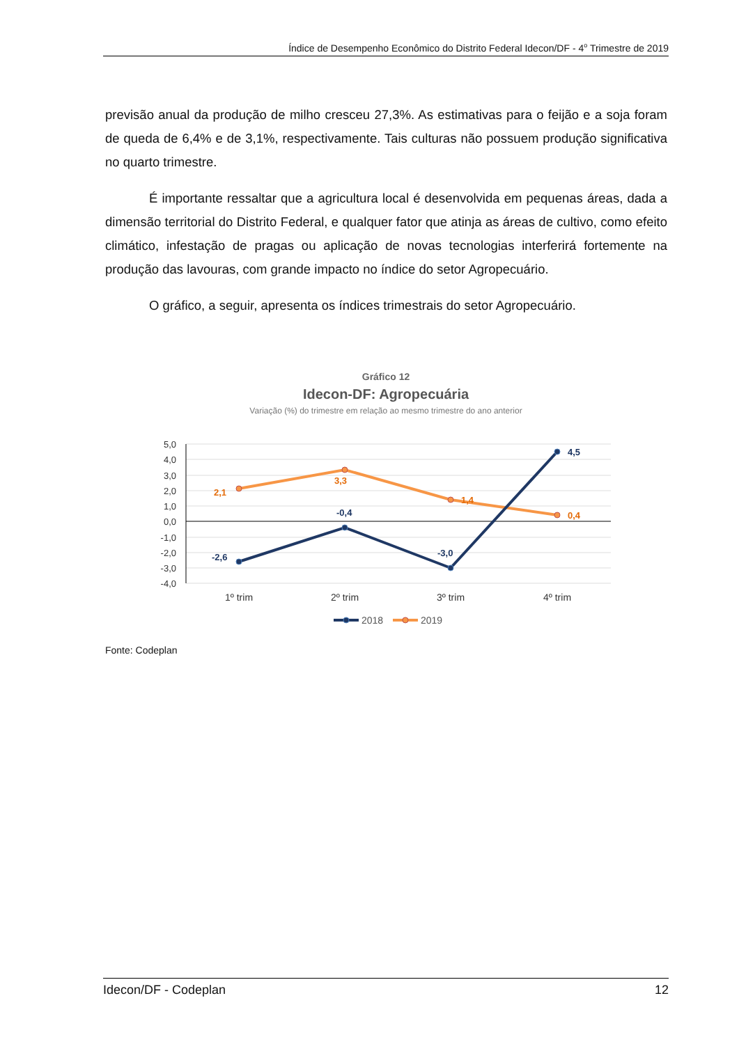Índice de Desempenho Econômico do Distrito Federal Idecon/DF - 4<sup>o</sup> Trimestre de 2019
previsão anual da produção de milho cresceu 27,3%. As estimativas para o feijão e a soja foram de queda de 6,4% e de 3,1%, respectivamente. Tais culturas não possuem produção significativa no quarto trimestre.
É importante ressaltar que a agricultura local é desenvolvida em pequenas áreas, dada a dimensão territorial do Distrito Federal, e qualquer fator que atinja as áreas de cultivo, como efeito climático, infestação de pragas ou aplicação de novas tecnologias interferirá fortemente na produção das lavouras, com grande impacto no índice do setor Agropecuário.
O gráfico, a seguir, apresenta os índices trimestrais do setor Agropecuário.
Gráfico 12
Idecon-DF: Agropecuária
Variação (%) do trimestre em relação ao mesmo trimestre do ano anterior
5,0
4,0
3,0
2,0
1,0
0,0
-1,0
-2,0
-3,0
-4,0
2,1
3,3
1,4
0,4
-2,6
-0,4
-3,0
4,5
1º trim
2º trim
3º trim
4º trim
2018
2019
Fonte: Codeplan
Idecon/DF - Codeplan 12